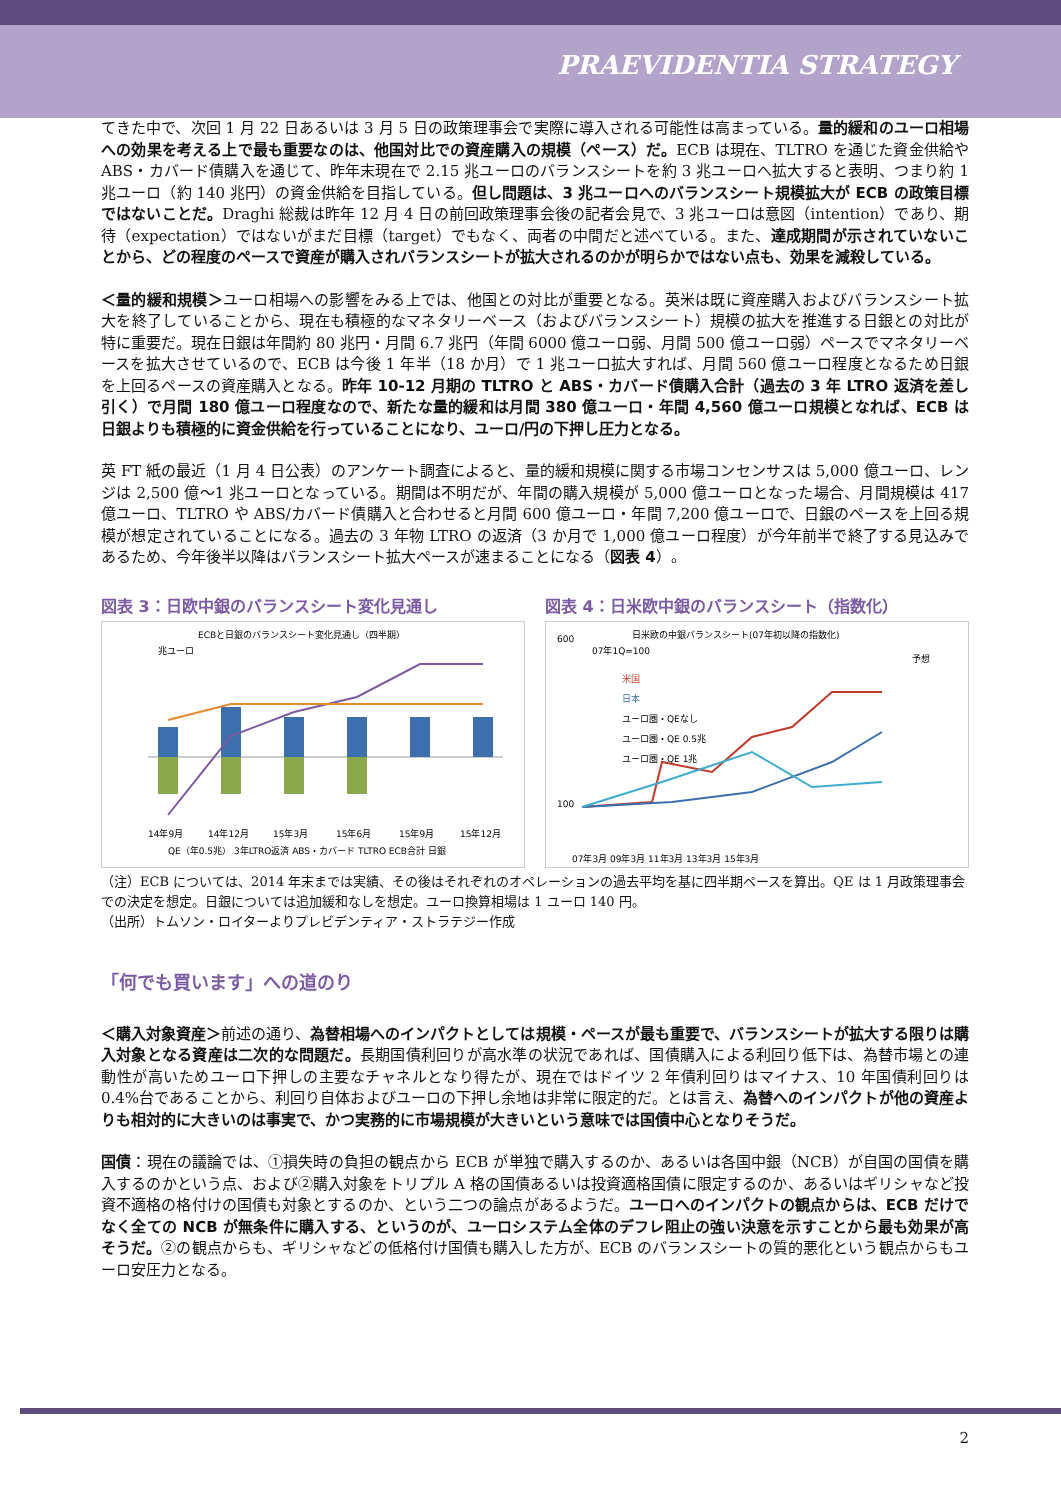PRAEVIDENTIA STRATEGY
てきた中で、次回 1 月 22 日あるいは 3 月 5 日の政策理事会で実際に導入される可能性は高まっている。量的緩和のユーロ相場への効果を考える上で最も重要なのは、他国対比での資産購入の規模（ペース）だ。ECB は現在、TLTRO を通じた資金供給や ABS・カバード債購入を通じて、昨年末現在で 2.15 兆ユーロのバランスシートを約 3 兆ユーロへ拡大すると表明、つまり約 1 兆ユーロ（約 140 兆円）の資金供給を目指している。但し問題は、3 兆ユーロへのバランスシート規模拡大が ECB の政策目標ではないことだ。Draghi 総裁は昨年 12 月 4 日の前回政策理事会後の記者会見で、3 兆ユーロは意図（intention）であり、期待（expectation）ではないがまだ目標（target）でもなく、両者の中間だと述べている。また、達成期間が示されていないことから、どの程度のペースで資産が購入されバランスシートが拡大されるのかが明らかではない点も、効果を減殺している。
＜量的緩和規模＞ユーロ相場への影響をみる上では、他国との対比が重要となる。英米は既に資産購入およびバランスシート拡大を終了していることから、現在も積極的なマネタリーベース（およびバランスシート）規模の拡大を推進する日銀との対比が特に重要だ。現在日銀は年間約 80 兆円・月間 6.7 兆円（年間 6000 億ユーロ弱、月間 500 億ユーロ弱）ペースでマネタリーベースを拡大させているので、ECB は今後 1 年半（18 か月）で 1 兆ユーロ拡大すれば、月間 560 億ユーロ程度となるため日銀を上回るペースの資産購入となる。昨年 10-12 月期の TLTRO と ABS・カバード債購入合計（過去の 3 年 LTRO 返済を差し引く）で月間 180 億ユーロ程度なので、新たな量的緩和は月間 380 億ユーロ・年間 4,560 億ユーロ規模となれば、ECB は日銀よりも積極的に資金供給を行っていることになり、ユーロ/円の下押し圧力となる。
英 FT 紙の最近（1 月 4 日公表）のアンケート調査によると、量的緩和規模に関する市場コンセンサスは 5,000 億ユーロ、レンジは 2,500 億〜1 兆ユーロとなっている。期間は不明だが、年間の購入規模が 5,000 億ユーロとなった場合、月間規模は 417 億ユーロ、TLTRO や ABS/カバード債購入と合わせると月間 600 億ユーロ・年間 7,200 億ユーロで、日銀のペースを上回る規模が想定されていることになる。過去の 3 年物 LTRO の返済（3 か月で 1,000 億ユーロ程度）が今年前半で終了する見込みであるため、今年後半以降はバランスシート拡大ペースが速まることになる（図表 4）。
図表 3：日欧中銀のバランスシート変化見通し
ECBと日銀のバランスシート変化見通し（四半期）
兆ユーロ
14年9月
14年12月
15年3月
15年6月
15年9月
15年12月
QE（年0.5兆） 3年LTRO返済 ABS・カバード TLTRO ECB合計 日銀
図表 4：日米欧中銀のバランスシート（指数化）
日米欧の中銀バランスシート(07年初以降の指数化)
07年1Q=100
予想
米国
日本
ユーロ圏・QEなし
ユーロ圏・QE 0.5兆
ユーロ圏・QE 1兆
600
100
07年3月 09年3月 11年3月 13年3月 15年3月
（注）ECB については、2014 年末までは実績、その後はそれぞれのオペレーションの過去平均を基に四半期ペースを算出。QE は 1 月政策理事会での決定を想定。日銀については追加緩和なしを想定。ユーロ換算相場は 1 ユーロ 140 円。
（出所）トムソン・ロイターよりプレビデンティア・ストラテジー作成
「何でも買います」への道のり
＜購入対象資産＞前述の通り、為替相場へのインパクトとしては規模・ペースが最も重要で、バランスシートが拡大する限りは購入対象となる資産は二次的な問題だ。長期国債利回りが高水準の状況であれば、国債購入による利回り低下は、為替市場との連動性が高いためユーロ下押しの主要なチャネルとなり得たが、現在ではドイツ 2 年債利回りはマイナス、10 年国債利回りは 0.4%台であることから、利回り自体およびユーロの下押し余地は非常に限定的だ。とは言え、為替へのインパクトが他の資産よりも相対的に大きいのは事実で、かつ実務的に市場規模が大きいという意味では国債中心となりそうだ。
国債：現在の議論では、①損失時の負担の観点から ECB が単独で購入するのか、あるいは各国中銀（NCB）が自国の国債を購入するのかという点、および②購入対象をトリプル A 格の国債あるいは投資適格国債に限定するのか、あるいはギリシャなど投資不適格の格付けの国債も対象とするのか、という二つの論点があるようだ。ユーロへのインパクトの観点からは、ECB だけでなく全ての NCB が無条件に購入する、というのが、ユーロシステム全体のデフレ阻止の強い決意を示すことから最も効果が高そうだ。②の観点からも、ギリシャなどの低格付け国債も購入した方が、ECB のバランスシートの質的悪化という観点からもユーロ安圧力となる。
2